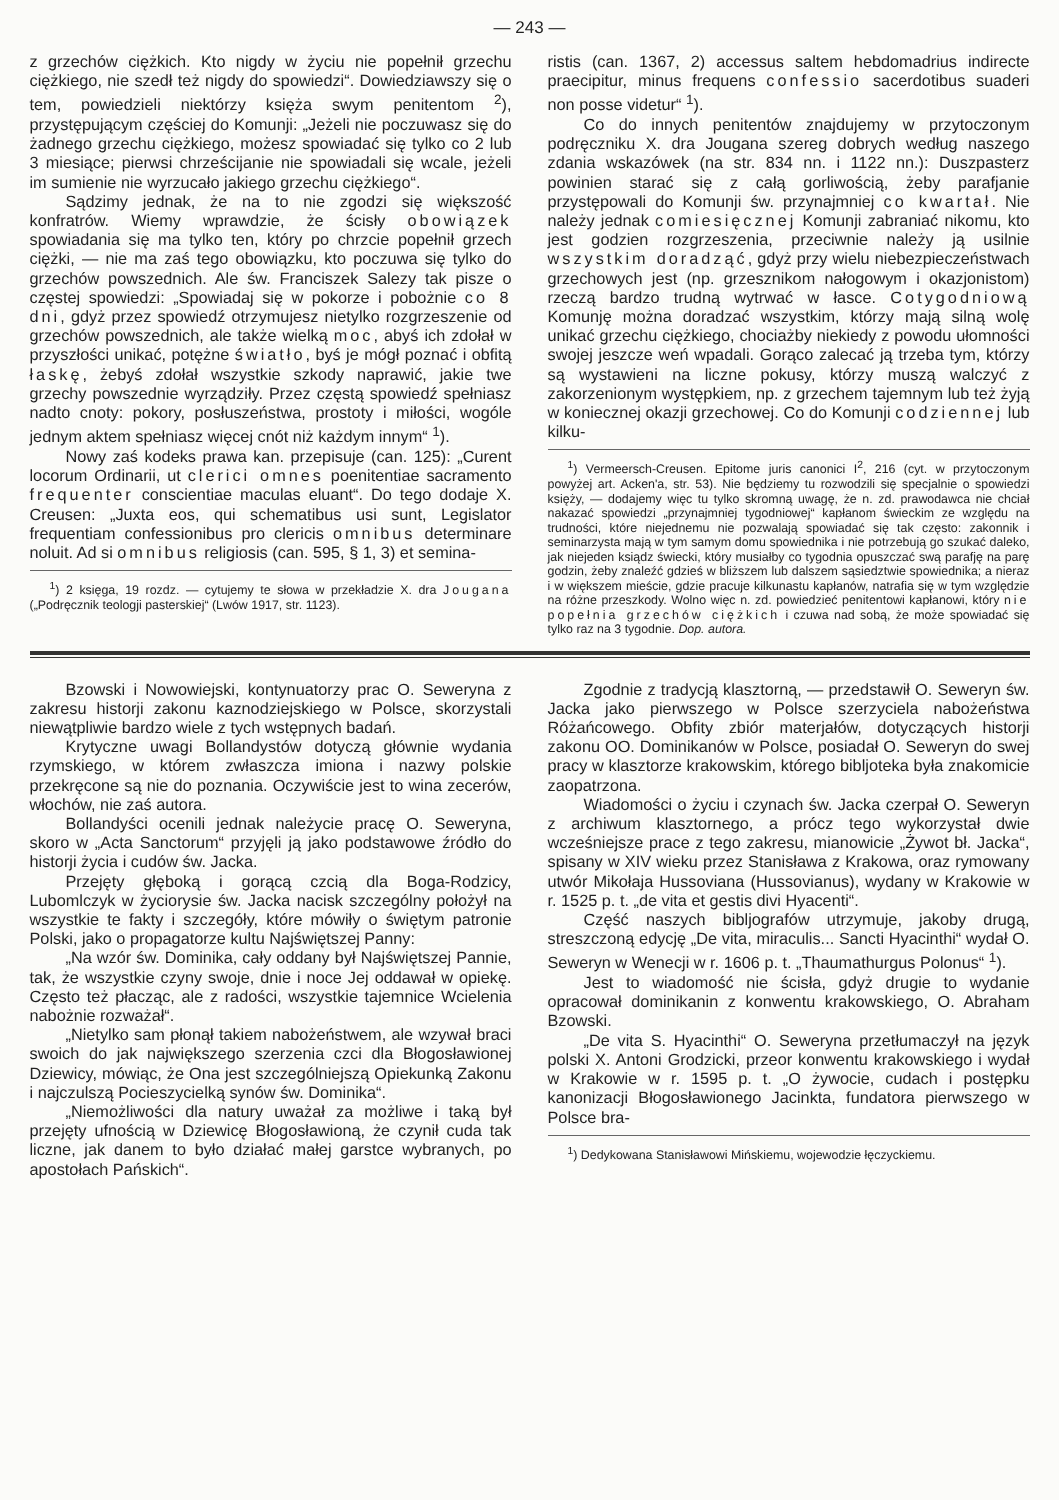— 243 —
z grzechów ciężkich. Kto nigdy w życiu nie popełnił grzechu ciężkiego, nie szedł też nigdy do spowiedzi“. Dowiedziawszy się o tem, powiedzieli niektórzy księża swym penitentom <sup>2</sup>), przystępującym częściej do Komunji: „Jeżeli nie poczuwasz się do żadnego grzechu ciężkiego, możesz spowiadać się tylko co 2 lub 3 miesiące; pierwsi chrześcijanie nie spowiadali się wcale, jeżeli im sumienie nie wyrzucało jakiego grzechu ciężkiego“.
Sądzimy jednak, że na to nie zgodzi się większość konfratrów. Wiemy wprawdzie, że ścisły obowiązek spowiadania się ma tylko ten, który po chrzcie popełnił grzech ciężki, — nie ma zaś tego obowiązku, kto poczuwa się tylko do grzechów powszednich. Ale św. Franciszek Salezy tak pisze o częstej spowiedzi: „Spowiadaj się w pokorze i pobożnie co 8 dni, gdyż przez spowiedź otrzymujesz nietylko rozgrzeszenie od grzechów powszednich, ale także wielką moc, abyś ich zdołał w przyszłości unikać, potężne światło, byś je mógł poznać i obfitą łaskę, żebyś zdołał wszystkie szkody naprawić, jakie twe grzechy powszednie wyrządziły. Przez częstą spowiedź spełniasz nadto cnoty: pokory, posłuszeństwa, prostoty i miłości, wogóle jednym aktem spełniasz więcej cnót niż każdym innym“ <sup>1</sup>).
Nowy zaś kodeks prawa kan. przepisuje (can. 125): „Curent locorum Ordinarii, ut clerici omnes poenitentiae sacramento frequenter conscientiae maculas eluant“. Do tego dodaje X. Creusen: „Juxta eos, qui schematibus usi sunt, Legislator frequentiam confessionibus pro clericis omnibus determinare noluit. Ad si omnibus religiosis (can. 595, § 1, 3) et semina-
<sup>1</sup>) 2 księga, 19 rozdz. — cytujemy te słowa w przekładzie X. dra Jougana („Podręcznik teologji pasterskiej“ (Lwów 1917, str. 1123).
ristis (can. 1367, 2) accessus saltem hebdomadrius indirecte praecipitur, minus frequens confessio sacerdotibus suaderi non posse videtur“ <sup>1</sup>).
Co do innych penitentów znajdujemy w przytoczonym podręczniku X. dra Jougana szereg dobrych według naszego zdania wskazówek (na str. 834 nn. i 1122 nn.): Duszpasterz powinien starać się z całą gorliwością, żeby parafjanie przystępowali do Komunji św. przynajmniej co kwartał. Nie należy jednak comiesięcznej Komunji zabraniać nikomu, kto jest godzien rozgrzeszenia, przeciwnie należy ją usilnie wszystkim doradząć, gdyż przy wielu niebezpieczeństwach grzechowych jest (np. grzesznikom nałogowym i okazjonistom) rzeczą bardzo trudną wytrwać w łasce. Cotygodniową Komunję można doradzać wszystkim, którzy mają silną wolę unikać grzechu ciężkiego, chociażby niekiedy z powodu ułomności swojej jeszcze weń wpadali. Gorąco zalecać ją trzeba tym, którzy są wystawieni na liczne pokusy, którzy muszą walczyć z zakorzenionym występkiem, np. z grzechem tajemnym lub też żyją w koniecznej okazji grzechowej. Co do Komunji codziennej lub kilku-
<sup>1</sup>) Vermeersch-Creusen. Epitome juris canonici I<sup>2</sup>, 216 (cyt. w przytoczonym powyżej art. Acken'a, str. 53). Nie będziemy tu rozwodzili się specjalnie o spowiedzi księży, — dodajemy więc tu tylko skromną uwagę, że n. zd. prawodawca nie chciał nakazać spowiedzi „przynajmniej tygodniowej“ kapłanom świeckim ze względu na trudności, które niejednemu nie pozwalają spowiadać się tak często: zakonnik i seminarzysta mają w tym samym domu spowiednika i nie potrzebują go szukać daleko, jak niejeden ksiądz świecki, który musiałby co tygodnia opuszczać swą parafję na parę godzin, żeby znaleźć gdzieś w bliższem lub dalszem sąsiedztwie spowiednika; a nieraz i w większem mieście, gdzie pracuje kilkunastu kapłanów, natrafia się w tym względzie na różne przeszkody. Wolno więc n. zd. powiedzieć penitentowi kapłanowi, który nie popełnia grzechów ciężkich i czuwa nad sobą, że może spowiadać się tylko raz na 3 tygodnie. Dop. autora.
Bzowski i Nowowiejski, kontynuatorzy prac O. Seweryna z zakresu historji zakonu kaznodziejskiego w Polsce, skorzystali niewątpliwie bardzo wiele z tych wstępnych badań.
Krytyczne uwagi Bollandystów dotyczą głównie wydania rzymskiego, w którem zwłaszcza imiona i nazwy polskie przekręcone są nie do poznania. Oczywiście jest to wina zecerów, włochów, nie zaś autora.
Bollandyści ocenili jednak należycie pracę O. Seweryna, skoro w „Acta Sanctorum“ przyjęli ją jako podstawowe źródło do historji życia i cudów św. Jacka.
Przejęty głęboką i gorącą czcią dla Boga-Rodzicy, Lubomlczyk w życiorysie św. Jacka nacisk szczególny położył na wszystkie te fakty i szczegóły, które mówiły o świętym patronie Polski, jako o propagatorze kultu Najświętszej Panny:
„Na wzór św. Dominika, cały oddany był Najświętszej Pannie, tak, że wszystkie czyny swoje, dnie i noce Jej oddawał w opiekę. Często też płacząc, ale z radości, wszystkie tajemnice Wcielenia nabożnie rozważał“.
„Nietylko sam płonął takiem nabożeństwem, ale wzywał braci swoich do jak największego szerzenia czci dla Błogosławionej Dziewicy, mówiąc, że Ona jest szczególniejszą Opiekunką Zakonu i najczulszą Pocieszycielką synów św. Dominika“.
„Niemożliwości dla natury uważał za możliwe i taką był przejęty ufnością w Dziewicę Błogosławioną, że czynił cuda tak liczne, jak danem to było działać małej garstce wybranych, po apostołach Pańskich“.
Zgodnie z tradycją klasztorną, — przedstawił O. Seweryn św. Jacka jako pierwszego w Polsce szerzyciela nabożeństwa Różańcowego. Obfity zbiór materjałów, dotyczących historji zakonu OO. Dominikanów w Polsce, posiadał O. Seweryn do swej pracy w klasztorze krakowskim, którego bibljoteka była znakomicie zaopatrzona.
Wiadomości o życiu i czynach św. Jacka czerpał O. Seweryn z archiwum klasztornego, a prócz tego wykorzystał dwie wcześniejsze prace z tego zakresu, mianowicie „Żywot bł. Jacka“, spisany w XIV wieku przez Stanisława z Krakowa, oraz rymowany utwór Mikołaja Hussoviana (Hussovianus), wydany w Krakowie w r. 1525 p. t. „de vita et gestis divi Hyacenti“.
Część naszych bibljografów utrzymuje, jakoby drugą, streszczoną edycję „De vita, miraculis... Sancti Hyacinthi“ wydał O. Seweryn w Wenecji w r. 1606 p. t. „Thaumathurgus Polonus“ <sup>1</sup>).
Jest to wiadomość nie ścisła, gdyż drugie to wydanie opracował dominikanin z konwentu krakowskiego, O. Abraham Bzowski.
„De vita S. Hyacinthi“ O. Seweryna przetłumaczył na język polski X. Antoni Grodzicki, przeor konwentu krakowskiego i wydał w Krakowie w r. 1595 p. t. „O żywocie, cudach i postępku kanonizacji Błogosławionego Jacinkta, fundatora pierwszego w Polsce bra-
<sup>1</sup>) Dedykowana Stanisławowi Mińskiemu, wojewodzie łęczyckiemu.